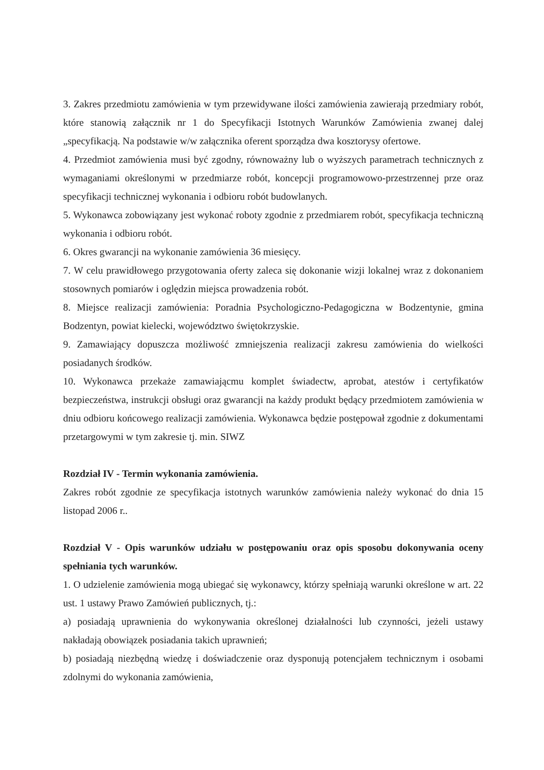3. Zakres przedmiotu zamówienia w tym przewidywane ilości zamówienia zawierają przedmiary robót, które stanowią załącznik nr 1 do Specyfikacji Istotnych Warunków Zamówienia zwanej dalej „specyfikacją. Na podstawie w/w załącznika oferent sporządza dwa kosztorysy ofertowe.
4. Przedmiot zamówienia musi być zgodny, równoważny lub o wyższych parametrach technicznych z wymaganiami określonymi w przedmiarze robót, koncepcji programowowo-przestrzennej prze oraz specyfikacji technicznej wykonania i odbioru robót budowlanych.
5. Wykonawca zobowiązany jest wykonać roboty zgodnie z przedmiarem robót, specyfikacja techniczną wykonania i odbioru robót.
6. Okres gwarancji na wykonanie zamówienia 36 miesięcy.
7. W celu prawidłowego przygotowania oferty zaleca się dokonanie wizji lokalnej wraz z dokonaniem stosownych pomiarów i oględzin miejsca prowadzenia robót.
8. Miejsce realizacji zamówienia: Poradnia Psychologiczno-Pedagogiczna w Bodzentynie, gmina Bodzentyn, powiat kielecki, województwo świętokrzyskie.
9. Zamawiający dopuszcza możliwość zmniejszenia realizacji zakresu zamówienia do wielkości posiadanych środków.
10. Wykonawca przekaże zamawiającmu komplet świadectw, aprobat, atestów i certyfikatów bezpieczeństwa, instrukcji obsługi oraz gwarancji na każdy produkt będący przedmiotem zamówienia w dniu odbioru końcowego realizacji zamówienia. Wykonawca będzie postępował zgodnie z dokumentami przetargowymi w tym zakresie tj. min. SIWZ
Rozdział IV - Termin wykonania zamówienia.
Zakres robót zgodnie ze specyfikacja istotnych warunków zamówienia należy wykonać do dnia 15 listopad 2006 r..
Rozdział V - Opis warunków udziału w postępowaniu oraz opis sposobu dokonywania oceny spełniania tych warunków.
1. O udzielenie zamówienia mogą ubiegać się wykonawcy, którzy spełniają warunki określone w art. 22 ust. 1 ustawy Prawo Zamówień publicznych, tj.:
a) posiadają uprawnienia do wykonywania określonej działalności lub czynności, jeżeli ustawy nakładają obowiązek posiadania takich uprawnień;
b) posiadają niezbędną wiedzę i doświadczenie oraz dysponują potencjałem technicznym i osobami zdolnymi do wykonania zamówienia,